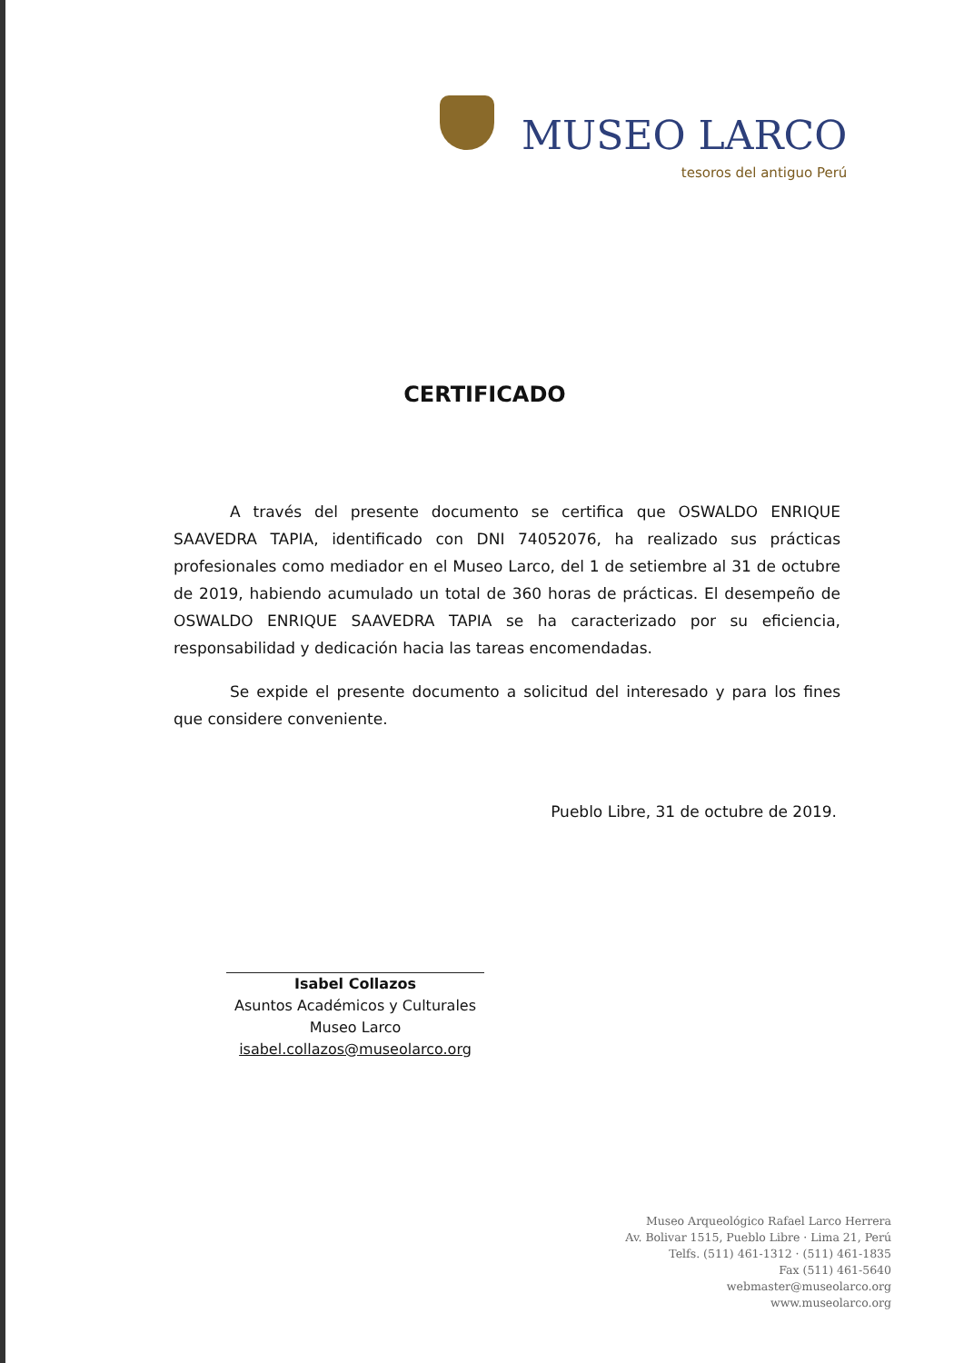MUSEO LARCO
tesoros del antiguo Perú
CERTIFICADO
A través del presente documento se certifica que OSWALDO ENRIQUE SAAVEDRA TAPIA, identificado con DNI 74052076, ha realizado sus prácticas profesionales como mediador en el Museo Larco, del 1 de setiembre al 31 de octubre de 2019, habiendo acumulado un total de 360 horas de prácticas. El desempeño de OSWALDO ENRIQUE SAAVEDRA TAPIA se ha caracterizado por su eficiencia, responsabilidad y dedicación hacia las tareas encomendadas.
Se expide el presente documento a solicitud del interesado y para los fines que considere conveniente.
Pueblo Libre, 31 de octubre de 2019.
Isabel Collazos
Asuntos Académicos y Culturales
Museo Larco
isabel.collazos@museolarco.org
Museo Arqueológico Rafael Larco Herrera
Av. Bolivar 1515, Pueblo Libre · Lima 21, Perú
Telfs. (511) 461-1312 · (511) 461-1835
Fax (511) 461-5640
webmaster@museolarco.org
www.museolarco.org